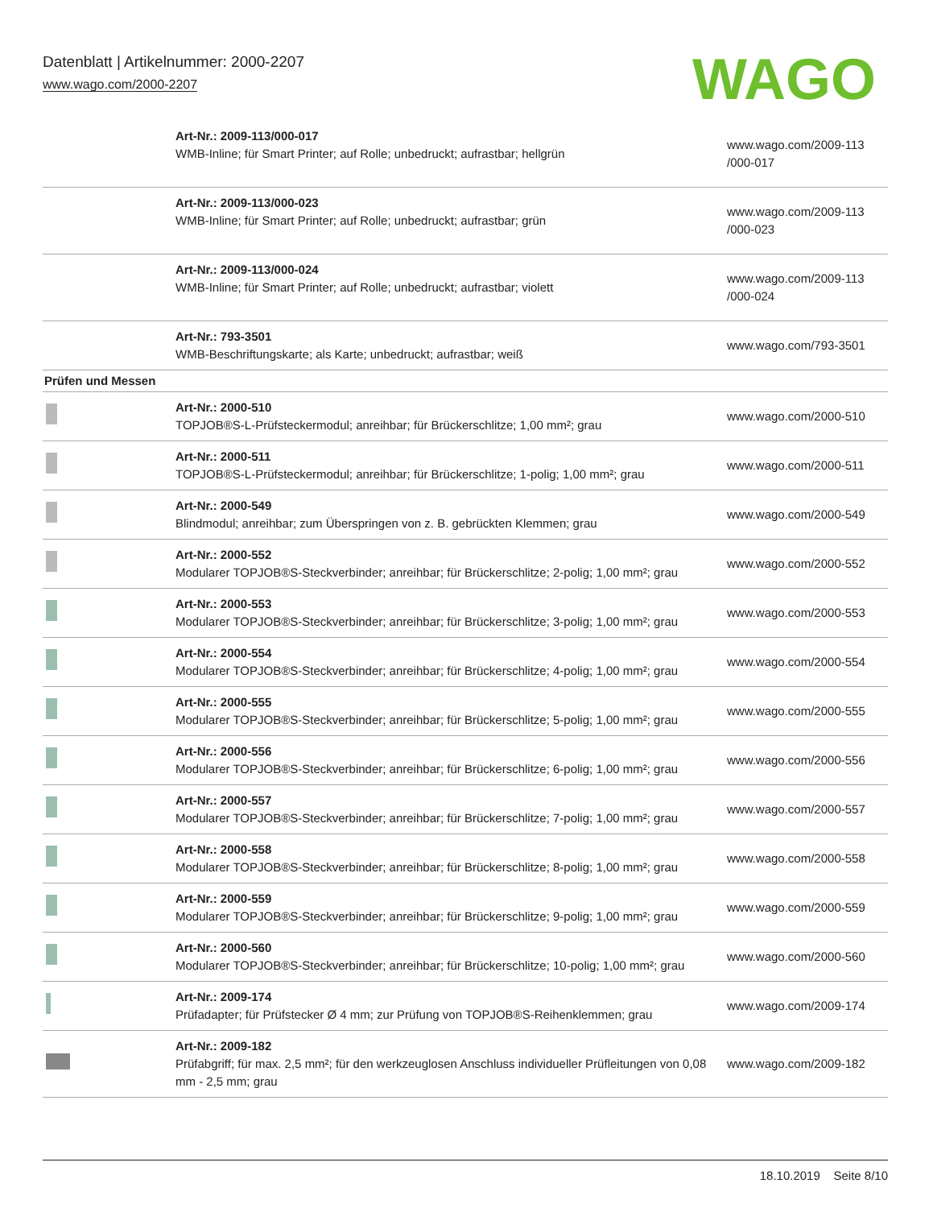Datenblatt | Artikelnummer: 2000-2207
www.wago.com/2000-2207
WAGO
| | Art-Nr.: 2009-113/000-017 WMB-Inline; für Smart Printer; auf Rolle; unbedruckt; aufrastbar; hellgrün | www.wago.com/2009-113 /000-017 |
| | Art-Nr.: 2009-113/000-023 WMB-Inline; für Smart Printer; auf Rolle; unbedruckt; aufrastbar; grün | www.wago.com/2009-113 /000-023 |
| | Art-Nr.: 2009-113/000-024 WMB-Inline; für Smart Printer; auf Rolle; unbedruckt; aufrastbar; violett | www.wago.com/2009-113 /000-024 |
| | Art-Nr.: 793-3501 WMB-Beschriftungskarte; als Karte; unbedruckt; aufrastbar; weiß | www.wago.com/793-3501 |
| Prüfen und Messen | | |
| | Art-Nr.: 2000-510 TOPJOB®S-L-Prüfsteckermodul; anreihbar; für Brückerschlitze; 1,00 mm²; grau | www.wago.com/2000-510 |
| | Art-Nr.: 2000-511 TOPJOB®S-L-Prüfsteckermodul; anreihbar; für Brückerschlitze; 1-polig; 1,00 mm²; grau | www.wago.com/2000-511 |
| | Art-Nr.: 2000-549 Blindmodul; anreihbar; zum Überspringen von z. B. gebrückten Klemmen; grau | www.wago.com/2000-549 |
| | Art-Nr.: 2000-552 Modularer TOPJOB®S-Steckverbinder; anreihbar; für Brückerschlitze; 2-polig; 1,00 mm²; grau | www.wago.com/2000-552 |
| | Art-Nr.: 2000-553 Modularer TOPJOB®S-Steckverbinder; anreihbar; für Brückerschlitze; 3-polig; 1,00 mm²; grau | www.wago.com/2000-553 |
| | Art-Nr.: 2000-554 Modularer TOPJOB®S-Steckverbinder; anreihbar; für Brückerschlitze; 4-polig; 1,00 mm²; grau | www.wago.com/2000-554 |
| | Art-Nr.: 2000-555 Modularer TOPJOB®S-Steckverbinder; anreihbar; für Brückerschlitze; 5-polig; 1,00 mm²; grau | www.wago.com/2000-555 |
| | Art-Nr.: 2000-556 Modularer TOPJOB®S-Steckverbinder; anreihbar; für Brückerschlitze; 6-polig; 1,00 mm²; grau | www.wago.com/2000-556 |
| | Art-Nr.: 2000-557 Modularer TOPJOB®S-Steckverbinder; anreihbar; für Brückerschlitze; 7-polig; 1,00 mm²; grau | www.wago.com/2000-557 |
| | Art-Nr.: 2000-558 Modularer TOPJOB®S-Steckverbinder; anreihbar; für Brückerschlitze; 8-polig; 1,00 mm²; grau | www.wago.com/2000-558 |
| | Art-Nr.: 2000-559 Modularer TOPJOB®S-Steckverbinder; anreihbar; für Brückerschlitze; 9-polig; 1,00 mm²; grau | www.wago.com/2000-559 |
| | Art-Nr.: 2000-560 Modularer TOPJOB®S-Steckverbinder; anreihbar; für Brückerschlitze; 10-polig; 1,00 mm²; grau | www.wago.com/2000-560 |
| | Art-Nr.: 2009-174 Prüfadapter; für Prüfstecker Ø 4 mm; zur Prüfung von TOPJOB®S-Reihenklemmen; grau | www.wago.com/2009-174 |
| | Art-Nr.: 2009-182 Prüfabgriff; für max. 2,5 mm²; für den werkzeuglosen Anschluss individueller Prüfleitungen von 0,08 mm - 2,5 mm; grau | www.wago.com/2009-182 |
18.10.2019 Seite 8/10